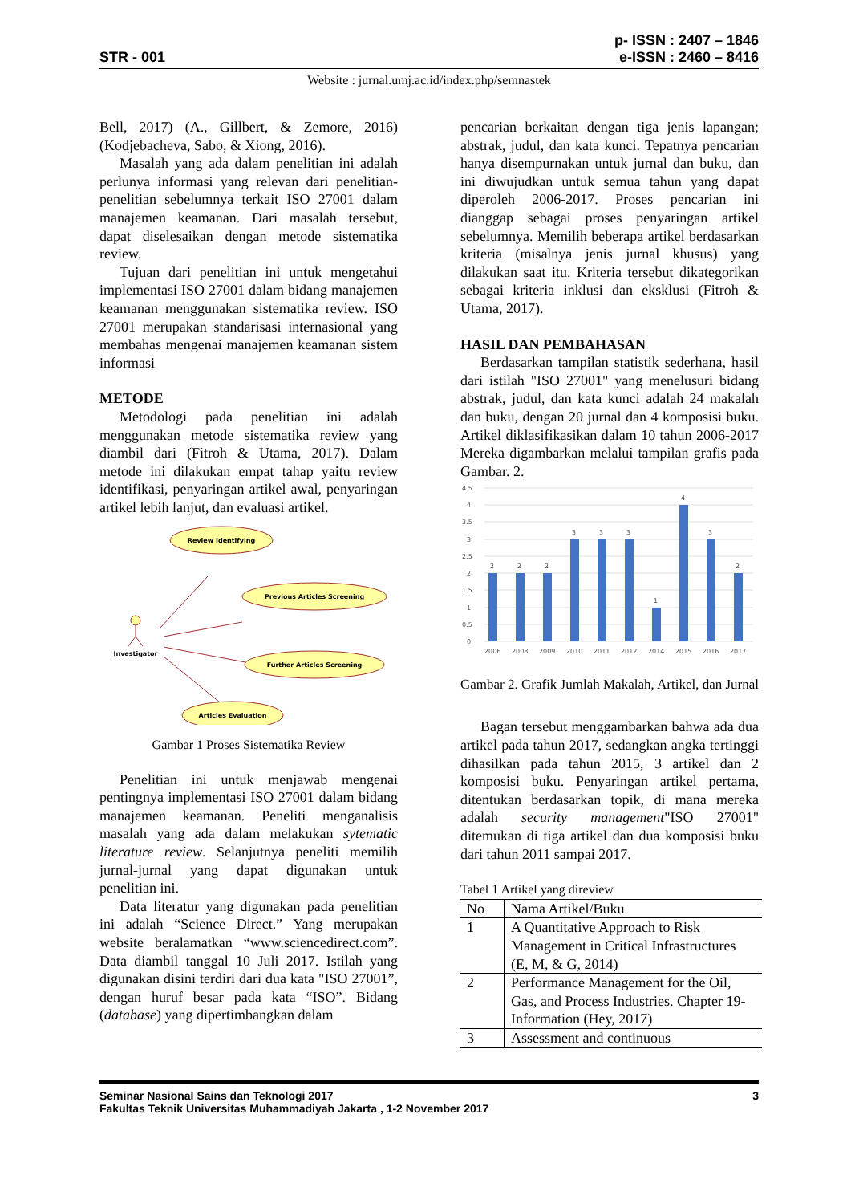STR - 001
p- ISSN : 2407 – 1846
e-ISSN : 2460 – 8416
Website : jurnal.umj.ac.id/index.php/semnastek
Bell, 2017) (A., Gillbert, & Zemore, 2016) (Kodjebacheva, Sabo, & Xiong, 2016).
Masalah yang ada dalam penelitian ini adalah perlunya informasi yang relevan dari penelitian-penelitian sebelumnya terkait ISO 27001 dalam manajemen keamanan. Dari masalah tersebut, dapat diselesaikan dengan metode sistematika review.
Tujuan dari penelitian ini untuk mengetahui implementasi ISO 27001 dalam bidang manajemen keamanan menggunakan sistematika review. ISO 27001 merupakan standarisasi internasional yang membahas mengenai manajemen keamanan sistem informasi
METODE
Metodologi pada penelitian ini adalah menggunakan metode sistematika review yang diambil dari (Fitroh & Utama, 2017). Dalam metode ini dilakukan empat tahap yaitu review identifikasi, penyaringan artikel awal, penyaringan artikel lebih lanjut, dan evaluasi artikel.
Review Identifying
Previous Articles Screening
Further Articles Screening
Articles Evaluation
Investigator
Gambar 1 Proses Sistematika Review
Penelitian ini untuk menjawab mengenai pentingnya implementasi ISO 27001 dalam bidang manajemen keamanan. Peneliti menganalisis masalah yang ada dalam melakukan sytematic literature review. Selanjutnya peneliti memilih jurnal-jurnal yang dapat digunakan untuk penelitian ini.
Data literatur yang digunakan pada penelitian ini adalah “Science Direct.” Yang merupakan website beralamatkan “www.sciencedirect.com”. Data diambil tanggal 10 Juli 2017. Istilah yang digunakan disini terdiri dari dua kata "ISO 27001”, dengan huruf besar pada kata “ISO”. Bidang (database) yang dipertimbangkan dalam
pencarian berkaitan dengan tiga jenis lapangan; abstrak, judul, dan kata kunci. Tepatnya pencarian hanya disempurnakan untuk jurnal dan buku, dan ini diwujudkan untuk semua tahun yang dapat diperoleh 2006-2017. Proses pencarian ini dianggap sebagai proses penyaringan artikel sebelumnya. Memilih beberapa artikel berdasarkan kriteria (misalnya jenis jurnal khusus) yang dilakukan saat itu. Kriteria tersebut dikategorikan sebagai kriteria inklusi dan eksklusi (Fitroh & Utama, 2017).
HASIL DAN PEMBAHASAN
Berdasarkan tampilan statistik sederhana, hasil dari istilah "ISO 27001" yang menelusuri bidang abstrak, judul, dan kata kunci adalah 24 makalah dan buku, dengan 20 jurnal dan 4 komposisi buku. Artikel diklasifikasikan dalam 10 tahun 2006-2017 Mereka digambarkan melalui tampilan grafis pada Gambar. 2.
4.5
4
3.5
3
2.5
2
1.5
1
0.5
0
2
2
2
3
3
3
1
4
3
2
2006
2008
2009
2010
2011
2012
2014
2015
2016
2017
Gambar 2. Grafik Jumlah Makalah, Artikel, dan Jurnal
Bagan tersebut menggambarkan bahwa ada dua artikel pada tahun 2017, sedangkan angka tertinggi dihasilkan pada tahun 2015, 3 artikel dan 2 komposisi buku. Penyaringan artikel pertama, ditentukan berdasarkan topik, di mana mereka adalah security management"ISO 27001" ditemukan di tiga artikel dan dua komposisi buku dari tahun 2011 sampai 2017.
Tabel 1 Artikel yang direview
| No | Nama Artikel/Buku |
| --- | --- |
| 1 | A Quantitative Approach to Risk Management in Critical Infrastructures (E, M, & G, 2014) |
| 2 | Performance Management for the Oil, Gas, and Process Industries. Chapter 19-Information (Hey, 2017) |
| 3 | Assessment and continuous |
Seminar Nasional Sains dan Teknologi 2017 3
Fakultas Teknik Universitas Muhammadiyah Jakarta , 1-2 November 2017